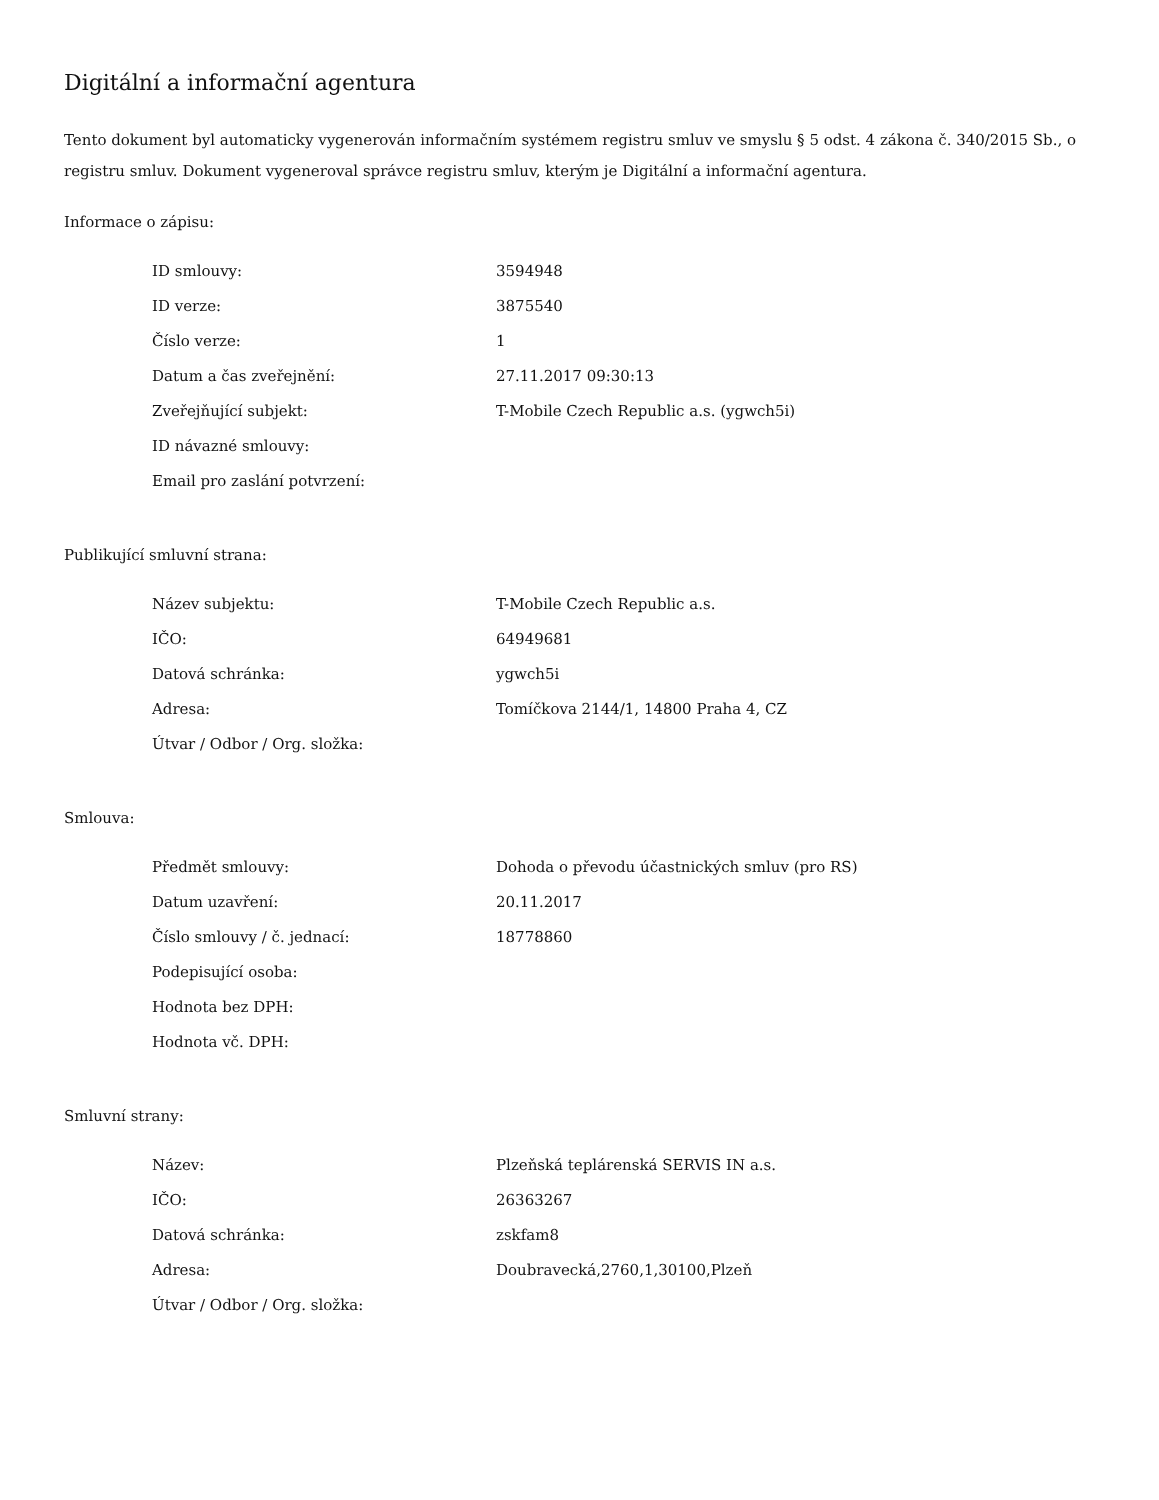Digitální a informační agentura
Tento dokument byl automaticky vygenerován informačním systémem registru smluv ve smyslu § 5 odst. 4 zákona č. 340/2015 Sb., o registru smluv. Dokument vygeneroval správce registru smluv, kterým je Digitální a informační agentura.
Informace o zápisu:
| ID smlouvy: | 3594948 |
| ID verze: | 3875540 |
| Číslo verze: | 1 |
| Datum a čas zveřejnění: | 27.11.2017 09:30:13 |
| Zveřejňující subjekt: | T-Mobile Czech Republic a.s. (ygwch5i) |
| ID návazné smlouvy: | |
| Email pro zaslání potvrzení: | |
Publikující smluvní strana:
| Název subjektu: | T-Mobile Czech Republic a.s. |
| IČO: | 64949681 |
| Datová schránka: | ygwch5i |
| Adresa: | Tomíčkova 2144/1, 14800 Praha 4, CZ |
| Útvar / Odbor / Org. složka: | |
Smlouva:
| Předmět smlouvy: | Dohoda o převodu účastnických smluv (pro RS) |
| Datum uzavření: | 20.11.2017 |
| Číslo smlouvy / č. jednací: | 18778860 |
| Podepisující osoba: | |
| Hodnota bez DPH: | |
| Hodnota vč. DPH: | |
Smluvní strany:
| Název: | Plzeňská teplárenská SERVIS IN a.s. |
| IČO: | 26363267 |
| Datová schránka: | zskfam8 |
| Adresa: | Doubravecká,2760,1,30100,Plzeň |
| Útvar / Odbor / Org. složka: | |